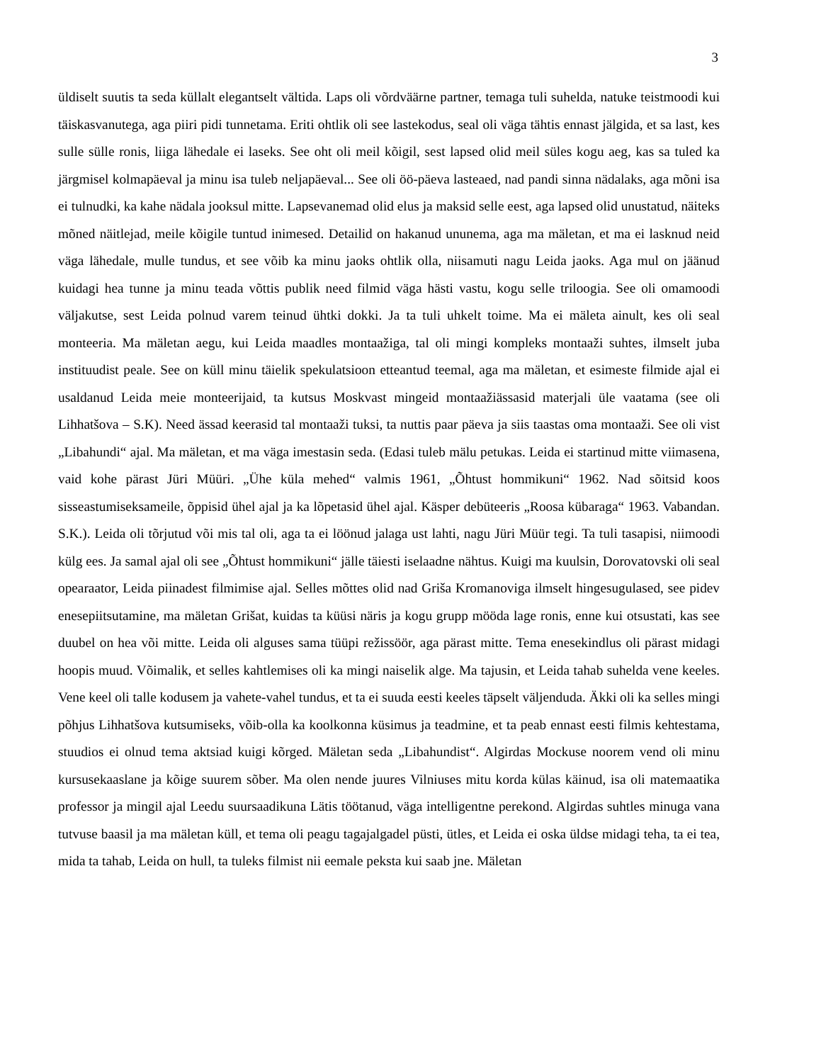3
üldiselt suutis ta seda küllalt elegantselt vältida. Laps oli võrdväärne partner, temaga tuli suhelda, natuke teistmoodi kui täiskasvanutega, aga piiri pidi tunnetama. Eriti ohtlik oli see lastekodus, seal oli väga tähtis ennast jälgida, et sa last, kes sulle sülle ronis, liiga lähedale ei laseks. See oht oli meil kõigil, sest lapsed olid meil süles kogu aeg, kas sa tuled ka järgmisel kolmapäeval ja minu isa tuleb neljapäeval... See oli öö-päeva lasteaed, nad pandi sinna nädalaks, aga mõni isa ei tulnudki, ka kahe nädala jooksul mitte. Lapsevanemad olid elus ja maksid selle eest, aga lapsed olid unustatud, näiteks mõned näitlejad, meile kõigile tuntud inimesed. Detailid on hakanud ununema, aga ma mäletan, et ma ei lasknud neid väga lähedale, mulle tundus, et see võib ka minu jaoks ohtlik olla, niisamuti nagu Leida jaoks. Aga mul on jäänud kuidagi hea tunne ja minu teada võttis publik need filmid väga hästi vastu, kogu selle triloogia. See oli omamoodi väljakutse, sest Leida polnud varem teinud ühtki dokki. Ja ta tuli uhkelt toime. Ma ei mäleta ainult, kes oli seal monteeria. Ma mäletan aegu, kui Leida maadles montaažiga, tal oli mingi kompleks montaaži suhtes, ilmselt juba instituudist peale. See on küll minu täielik spekulatsioon etteantud teemal, aga ma mäletan, et esimeste filmide ajal ei usaldanud Leida meie monteerijaid, ta kutsus Moskvast mingeid montaažiässasid materjali üle vaatama (see oli Lihhatšova – S.K). Need ässad keerasid tal montaaži tuksi, ta nuttis paar päeva ja siis taastas oma montaaži. See oli vist „Libahundi“ ajal. Ma mäletan, et ma väga imestasin seda. (Edasi tuleb mälu petukas. Leida ei startinud mitte viimasena, vaid kohe pärast Jüri Müüri. „Ühe küla mehed“ valmis 1961, „Õhtust hommikuni“ 1962. Nad sõitsid koos sisseastumiseksameile, õppisid ühel ajal ja ka lõpetasid ühel ajal. Käsper debüteeris „Roosa kübaraga“ 1963. Vabandan. S.K.). Leida oli tõrjutud või mis tal oli, aga ta ei löönud jalaga ust lahti, nagu Jüri Müür tegi. Ta tuli tasapisi, niimoodi külg ees. Ja samal ajal oli see „Õhtust hommikuni“ jälle täiesti iselaadne nähtus. Kuigi ma kuulsin, Dorovatovski oli seal opearaator, Leida piinadest filmimise ajal. Selles mõttes olid nad Griša Kromanoviga ilmselt hingesugulased, see pidev enesepiitsutamine, ma mäletan Grišat, kuidas ta küüsi näris ja kogu grupp mööda lage ronis, enne kui otsustati, kas see duubel on hea või mitte. Leida oli alguses sama tüüpi režissöör, aga pärast mitte. Tema enesekindlus oli pärast midagi hoopis muud. Võimalik, et selles kahtlemises oli ka mingi naiselik alge. Ma tajusin, et Leida tahab suhelda vene keeles. Vene keel oli talle kodusem ja vahete-vahel tundus, et ta ei suuda eesti keeles täpselt väljenduda. Äkki oli ka selles mingi põhjus Lihhatšova kutsumiseks, võib-olla ka koolkonna küsimus ja teadmine, et ta peab ennast eesti filmis kehtestama, stuudios ei olnud tema aktsiad kuigi kõrged. Mäletan seda „Libahundist“. Algirdas Mockuse noorem vend oli minu kursusekaaslane ja kõige suurem sõber. Ma olen nende juures Vilniuses mitu korda külas käinud, isa oli matemaatika professor ja mingil ajal Leedu suursaadikuna Lätis töötanud, väga intelligentne perekond. Algirdas suhtles minuga vana tutvuse baasil ja ma mäletan küll, et tema oli peagu tagajalgadel püsti, ütles, et Leida ei oska üldse midagi teha, ta ei tea, mida ta tahab, Leida on hull, ta tuleks filmist nii eemale peksta kui saab jne. Mäletan